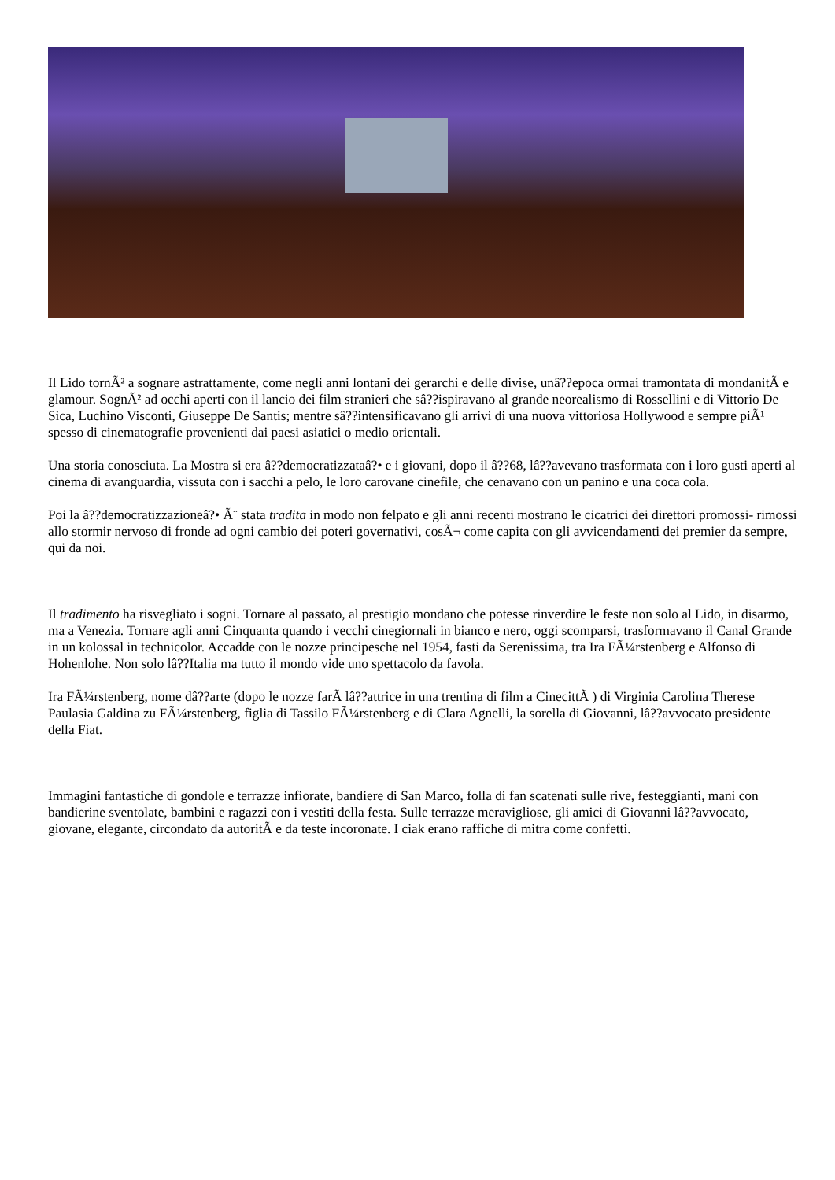Il Lido tornÃ² a sognare astrattamente, come negli anni lontani dei gerarchi e delle divise, unâ??epoca ormai tramontata di mondanitÃ e glamour. SognÃ² ad occhi aperti con il lancio dei film stranieri che sâ??ispiravano al grande neorealismo di Rossellini e di Vittorio De Sica, Luchino Visconti, Giuseppe De Santis; mentre sâ??intensificavano gli arrivi di una nuova vittoriosa Hollywood e sempre piÃ¹ spesso di cinematografie provenienti dai paesi asiatici o medio orientali.
Una storia conosciuta. La Mostra si era â??democratizzataâ?• e i giovani, dopo il â??68, lâ??avevano trasformata con i loro gusti aperti al cinema di avanguardia, vissuta con i sacchi a pelo, le loro carovane cinefile, che cenavano con un panino e una coca cola.
Poi la â??democratizzazioneâ?• Ã¨ stata tradita in modo non felpato e gli anni recenti mostrano le cicatrici dei direttori promossi- rimossi allo stormir nervoso di fronde ad ogni cambio dei poteri governativi, cosÃ¬ come capita con gli avvicendamenti dei premier da sempre, qui da noi.
Il tradimento ha risvegliato i sogni. Tornare al passato, al prestigio mondano che potesse rinverdire le feste non solo al Lido, in disarmo, ma a Venezia. Tornare agli anni Cinquanta quando i vecchi cinegiornali in bianco e nero, oggi scomparsi, trasformavano il Canal Grande in un kolossal in technicolor. Accadde con le nozze principesche nel 1954, fasti da Serenissima, tra Ira FÃ¼rstenberg e Alfonso di Hohenlohe. Non solo lâ??Italia ma tutto il mondo vide uno spettacolo da favola.
Ira FÃ¼rstenberg, nome dâ??arte (dopo le nozze farÃ lâ??attrice in una trentina di film a CinecittÃ ) di Virginia Carolina Therese Paulasia Galdina zu FÃ¼rstenberg, figlia di Tassilo FÃ¼rstenberg e di Clara Agnelli, la sorella di Giovanni, lâ??avvocato presidente della Fiat.
Immagini fantastiche di gondole e terrazze infiorate, bandiere di San Marco, folla di fan scatenati sulle rive, festeggianti, mani con bandierine sventolate, bambini e ragazzi con i vestiti della festa. Sulle terrazze meravigliose, gli amici di Giovanni lâ??avvocato, giovane, elegante, circondato da autoritÃ e da teste incoronate. I ciak erano raffiche di mitra come confetti.